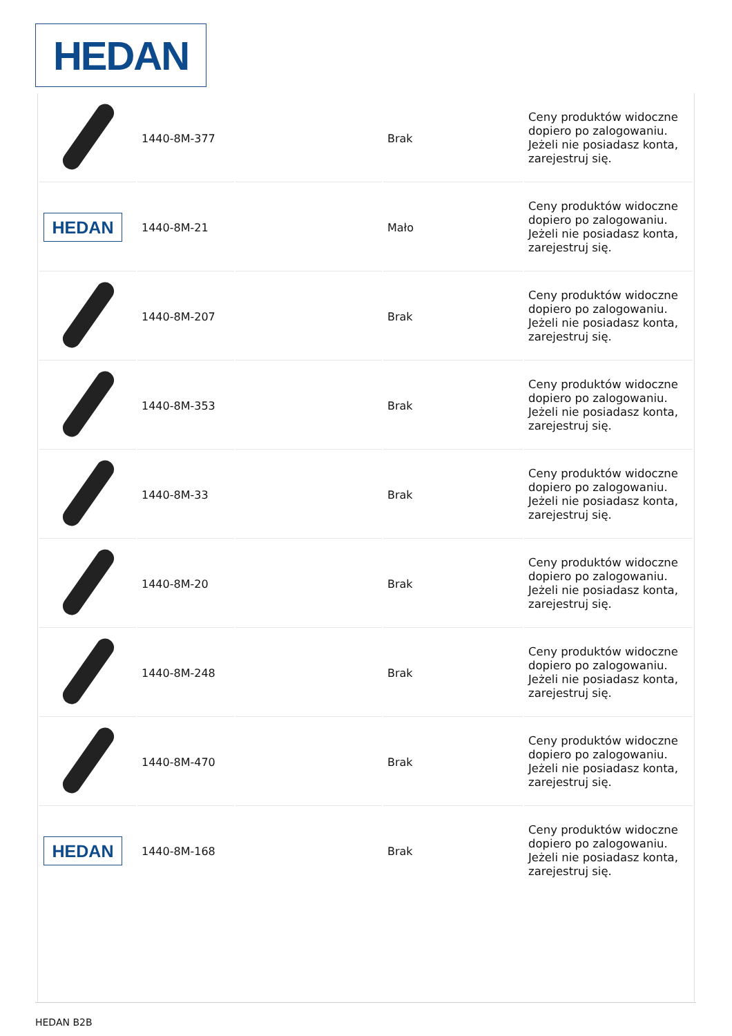HEDAN
| | 1440-8M-377 | | Brak | Ceny produktów widoczne dopiero po zalogowaniu. Jeżeli nie posiadasz konta, zarejestruj się. |
| HEDAN | 1440-8M-21 | | Mało | Ceny produktów widoczne dopiero po zalogowaniu. Jeżeli nie posiadasz konta, zarejestruj się. |
| | 1440-8M-207 | | Brak | Ceny produktów widoczne dopiero po zalogowaniu. Jeżeli nie posiadasz konta, zarejestruj się. |
| | 1440-8M-353 | | Brak | Ceny produktów widoczne dopiero po zalogowaniu. Jeżeli nie posiadasz konta, zarejestruj się. |
| | 1440-8M-33 | | Brak | Ceny produktów widoczne dopiero po zalogowaniu. Jeżeli nie posiadasz konta, zarejestruj się. |
| | 1440-8M-20 | | Brak | Ceny produktów widoczne dopiero po zalogowaniu. Jeżeli nie posiadasz konta, zarejestruj się. |
| | 1440-8M-248 | | Brak | Ceny produktów widoczne dopiero po zalogowaniu. Jeżeli nie posiadasz konta, zarejestruj się. |
| | 1440-8M-470 | | Brak | Ceny produktów widoczne dopiero po zalogowaniu. Jeżeli nie posiadasz konta, zarejestruj się. |
| HEDAN | 1440-8M-168 | | Brak | Ceny produktów widoczne dopiero po zalogowaniu. Jeżeli nie posiadasz konta, zarejestruj się. |
HEDAN B2B